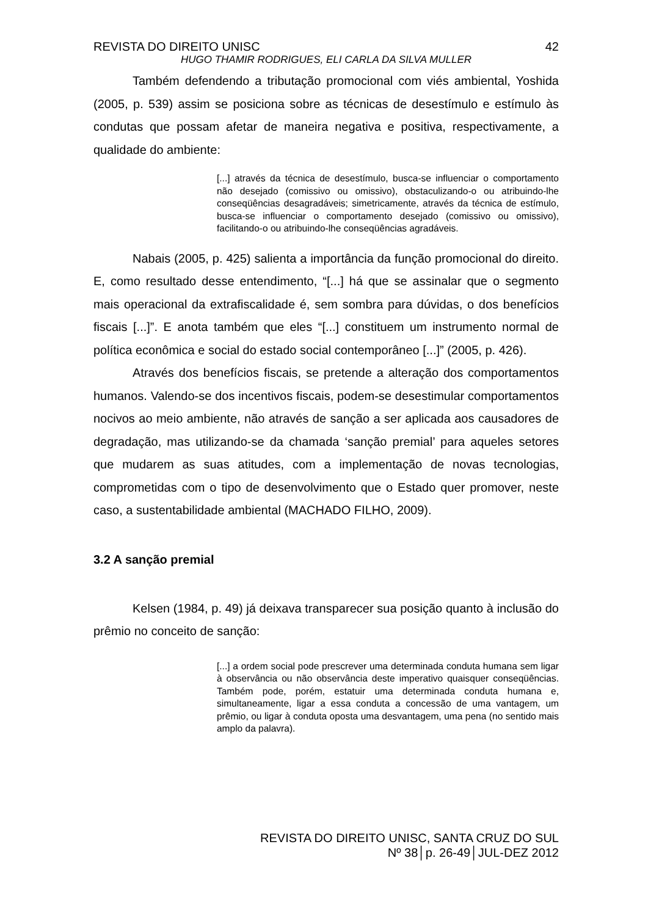REVISTA DO DIREITO UNISC 42
HUGO THAMIR RODRIGUES, ELI CARLA DA SILVA MULLER
Também defendendo a tributação promocional com viés ambiental, Yoshida (2005, p. 539) assim se posiciona sobre as técnicas de desestímulo e estímulo às condutas que possam afetar de maneira negativa e positiva, respectivamente, a qualidade do ambiente:
[...] através da técnica de desestímulo, busca-se influenciar o comportamento não desejado (comissivo ou omissivo), obstaculizando-o ou atribuindo-lhe conseqüências desagradáveis; simetricamente, através da técnica de estímulo, busca-se influenciar o comportamento desejado (comissivo ou omissivo), facilitando-o ou atribuindo-lhe conseqüências agradáveis.
Nabais (2005, p. 425) salienta a importância da função promocional do direito. E, como resultado desse entendimento, “[...] há que se assinalar que o segmento mais operacional da extrafiscalidade é, sem sombra para dúvidas, o dos benefícios fiscais [...]”. E anota também que eles “[...] constituem um instrumento normal de política econômica e social do estado social contemporâneo [...]” (2005, p. 426).
Através dos benefícios fiscais, se pretende a alteração dos comportamentos humanos. Valendo-se dos incentivos fiscais, podem-se desestimular comportamentos nocivos ao meio ambiente, não através de sanção a ser aplicada aos causadores de degradação, mas utilizando-se da chamada ‘sanção premial’ para aqueles setores que mudarem as suas atitudes, com a implementação de novas tecnologias, comprometidas com o tipo de desenvolvimento que o Estado quer promover, neste caso, a sustentabilidade ambiental (MACHADO FILHO, 2009).
3.2 A sanção premial
Kelsen (1984, p. 49) já deixava transparecer sua posição quanto à inclusão do prêmio no conceito de sanção:
[...] a ordem social pode prescrever uma determinada conduta humana sem ligar à observância ou não observância deste imperativo quaisquer conseqüências. Também pode, porém, estatuir uma determinada conduta humana e, simultaneamente, ligar a essa conduta a concessão de uma vantagem, um prêmio, ou ligar à conduta oposta uma desvantagem, uma pena (no sentido mais amplo da palavra).
REVISTA DO DIREITO UNISC, SANTA CRUZ DO SUL
Nº 38│p. 26-49│JUL-DEZ 2012